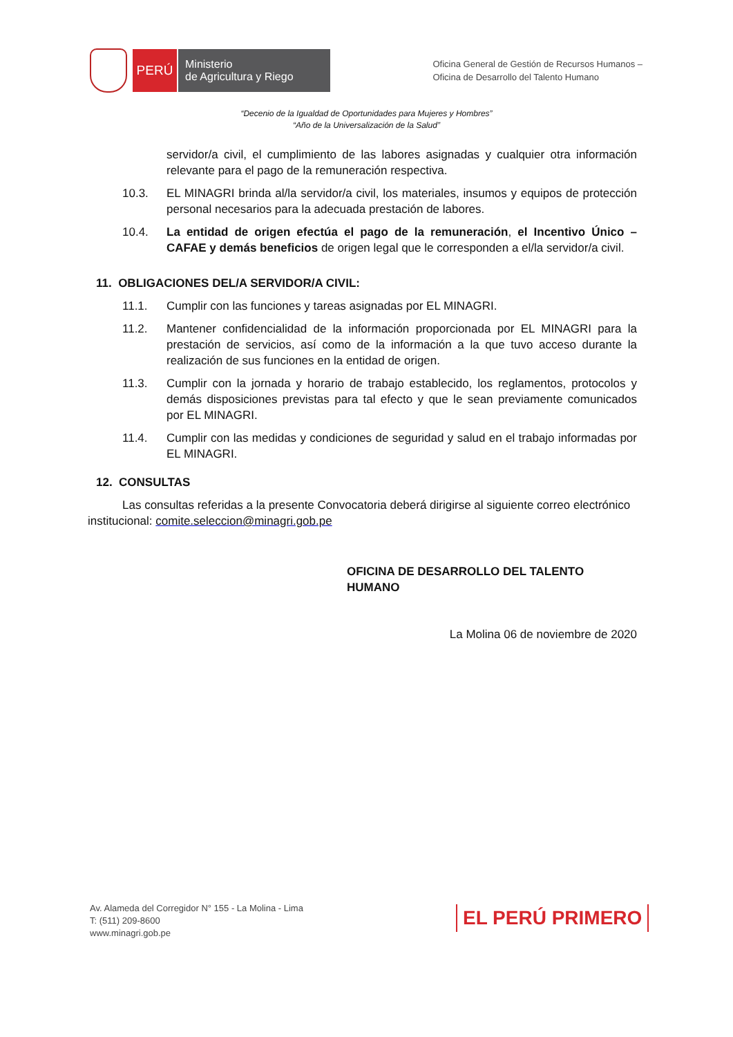PERÚ
Ministerio
de Agricultura y Riego
Oficina General de Gestión de Recursos Humanos –
Oficina de Desarrollo del Talento Humano
“Decenio de la Igualdad de Oportunidades para Mujeres y Hombres”
“Año de la Universalización de la Salud”
servidor/a civil, el cumplimiento de las labores asignadas y cualquier otra información relevante para el pago de la remuneración respectiva.
10.3. EL MINAGRI brinda al/la servidor/a civil, los materiales, insumos y equipos de protección personal necesarios para la adecuada prestación de labores.
10.4. La entidad de origen efectúa el pago de la remuneración, el Incentivo Único – CAFAE y demás beneficios de origen legal que le corresponden a el/la servidor/a civil.
11. OBLIGACIONES DEL/A SERVIDOR/A CIVIL:
11.1. Cumplir con las funciones y tareas asignadas por EL MINAGRI.
11.2. Mantener confidencialidad de la información proporcionada por EL MINAGRI para la prestación de servicios, así como de la información a la que tuvo acceso durante la realización de sus funciones en la entidad de origen.
11.3. Cumplir con la jornada y horario de trabajo establecido, los reglamentos, protocolos y demás disposiciones previstas para tal efecto y que le sean previamente comunicados por EL MINAGRI.
11.4. Cumplir con las medidas y condiciones de seguridad y salud en el trabajo informadas por EL MINAGRI.
12. CONSULTAS
Las consultas referidas a la presente Convocatoria deberá dirigirse al siguiente correo electrónico institucional: comite.seleccion@minagri.gob.pe
OFICINA DE DESARROLLO DEL TALENTO HUMANO
La Molina 06 de noviembre de 2020
Av. Alameda del Corregidor N° 155 - La Molina - Lima
T: (511) 209-8600
www.minagri.gob.pe
EL PERÚ PRIMERO